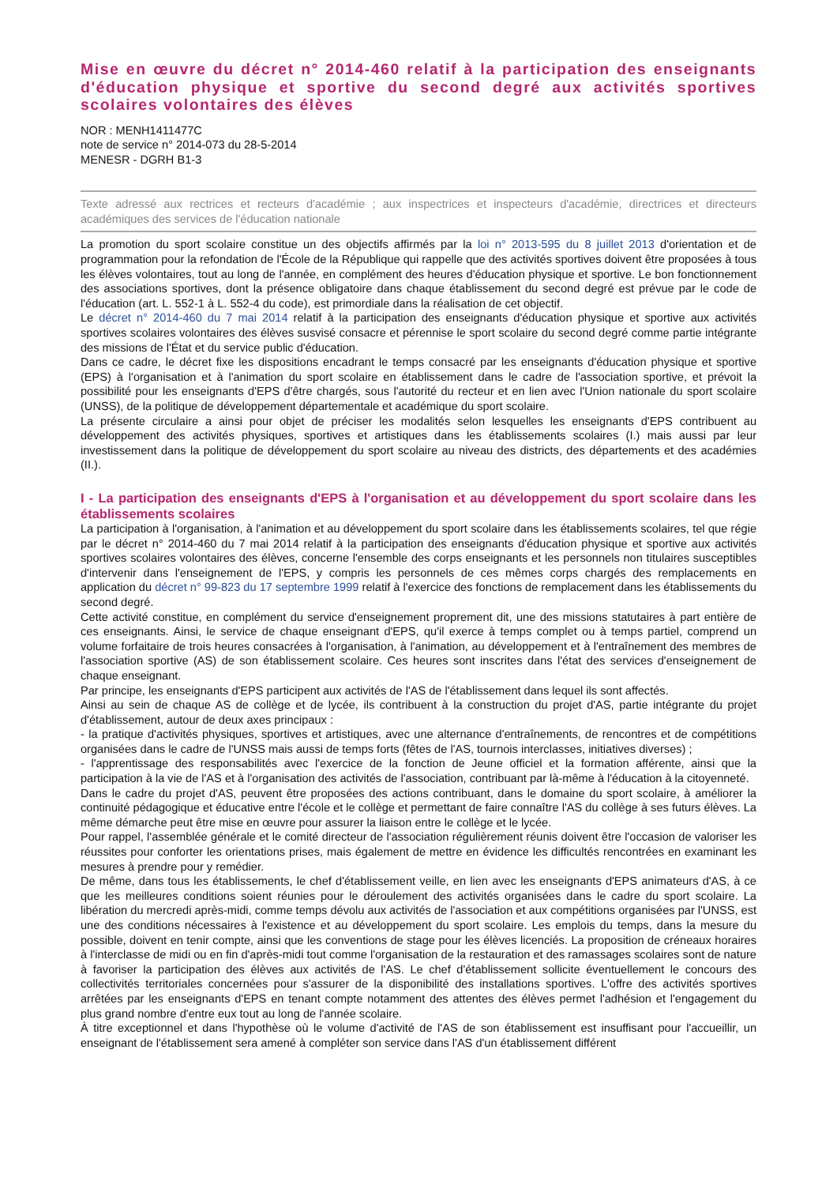Mise en œuvre du décret n° 2014-460 relatif à la participation des enseignants d'éducation physique et sportive du second degré aux activités sportives scolaires volontaires des élèves
NOR : MENH1411477C
note de service n° 2014-073 du 28-5-2014
MENESR - DGRH B1-3
Texte adressé aux rectrices et recteurs d'académie ; aux inspectrices et inspecteurs d'académie, directrices et directeurs académiques des services de l'éducation nationale
La promotion du sport scolaire constitue un des objectifs affirmés par la loi n° 2013-595 du 8 juillet 2013 d'orientation et de programmation pour la refondation de l'École de la République qui rappelle que des activités sportives doivent être proposées à tous les élèves volontaires, tout au long de l'année, en complément des heures d'éducation physique et sportive. Le bon fonctionnement des associations sportives, dont la présence obligatoire dans chaque établissement du second degré est prévue par le code de l'éducation (art. L. 552-1 à L. 552-4 du code), est primordiale dans la réalisation de cet objectif.
Le décret n° 2014-460 du 7 mai 2014 relatif à la participation des enseignants d'éducation physique et sportive aux activités sportives scolaires volontaires des élèves susvisé consacre et pérennise le sport scolaire du second degré comme partie intégrante des missions de l'État et du service public d'éducation.
Dans ce cadre, le décret fixe les dispositions encadrant le temps consacré par les enseignants d'éducation physique et sportive (EPS) à l'organisation et à l'animation du sport scolaire en établissement dans le cadre de l'association sportive, et prévoit la possibilité pour les enseignants d'EPS d'être chargés, sous l'autorité du recteur et en lien avec l'Union nationale du sport scolaire (UNSS), de la politique de développement départementale et académique du sport scolaire.
La présente circulaire a ainsi pour objet de préciser les modalités selon lesquelles les enseignants d'EPS contribuent au développement des activités physiques, sportives et artistiques dans les établissements scolaires (I.) mais aussi par leur investissement dans la politique de développement du sport scolaire au niveau des districts, des départements et des académies (II.).
I - La participation des enseignants d'EPS à l'organisation et au développement du sport scolaire dans les établissements scolaires
La participation à l'organisation, à l'animation et au développement du sport scolaire dans les établissements scolaires, tel que régie par le décret n° 2014-460 du 7 mai 2014 relatif à la participation des enseignants d'éducation physique et sportive aux activités sportives scolaires volontaires des élèves, concerne l'ensemble des corps enseignants et les personnels non titulaires susceptibles d'intervenir dans l'enseignement de l'EPS, y compris les personnels de ces mêmes corps chargés des remplacements en application du décret n° 99-823 du 17 septembre 1999 relatif à l'exercice des fonctions de remplacement dans les établissements du second degré.
Cette activité constitue, en complément du service d'enseignement proprement dit, une des missions statutaires à part entière de ces enseignants. Ainsi, le service de chaque enseignant d'EPS, qu'il exerce à temps complet ou à temps partiel, comprend un volume forfaitaire de trois heures consacrées à l'organisation, à l'animation, au développement et à l'entraînement des membres de l'association sportive (AS) de son établissement scolaire. Ces heures sont inscrites dans l'état des services d'enseignement de chaque enseignant.
Par principe, les enseignants d'EPS participent aux activités de l'AS de l'établissement dans lequel ils sont affectés.
Ainsi au sein de chaque AS de collège et de lycée, ils contribuent à la construction du projet d'AS, partie intégrante du projet d'établissement, autour de deux axes principaux :
- la pratique d'activités physiques, sportives et artistiques, avec une alternance d'entraînements, de rencontres et de compétitions organisées dans le cadre de l'UNSS mais aussi de temps forts (fêtes de l'AS, tournois interclasses, initiatives diverses) ;
- l'apprentissage des responsabilités avec l'exercice de la fonction de Jeune officiel et la formation afférente, ainsi que la participation à la vie de l'AS et à l'organisation des activités de l'association, contribuant par là-même à l'éducation à la citoyenneté.
Dans le cadre du projet d'AS, peuvent être proposées des actions contribuant, dans le domaine du sport scolaire, à améliorer la continuité pédagogique et éducative entre l'école et le collège et permettant de faire connaître l'AS du collège à ses futurs élèves. La même démarche peut être mise en œuvre pour assurer la liaison entre le collège et le lycée.
Pour rappel, l'assemblée générale et le comité directeur de l'association régulièrement réunis doivent être l'occasion de valoriser les réussites pour conforter les orientations prises, mais également de mettre en évidence les difficultés rencontrées en examinant les mesures à prendre pour y remédier.
De même, dans tous les établissements, le chef d'établissement veille, en lien avec les enseignants d'EPS animateurs d'AS, à ce que les meilleures conditions soient réunies pour le déroulement des activités organisées dans le cadre du sport scolaire. La libération du mercredi après-midi, comme temps dévolu aux activités de l'association et aux compétitions organisées par l'UNSS, est une des conditions nécessaires à l'existence et au développement du sport scolaire. Les emplois du temps, dans la mesure du possible, doivent en tenir compte, ainsi que les conventions de stage pour les élèves licenciés. La proposition de créneaux horaires à l'interclasse de midi ou en fin d'après-midi tout comme l'organisation de la restauration et des ramassages scolaires sont de nature à favoriser la participation des élèves aux activités de l'AS. Le chef d'établissement sollicite éventuellement le concours des collectivités territoriales concernées pour s'assurer de la disponibilité des installations sportives. L'offre des activités sportives arrêtées par les enseignants d'EPS en tenant compte notamment des attentes des élèves permet l'adhésion et l'engagement du plus grand nombre d'entre eux tout au long de l'année scolaire.
À titre exceptionnel et dans l'hypothèse où le volume d'activité de l'AS de son établissement est insuffisant pour l'accueillir, un enseignant de l'établissement sera amené à compléter son service dans l'AS d'un établissement différent